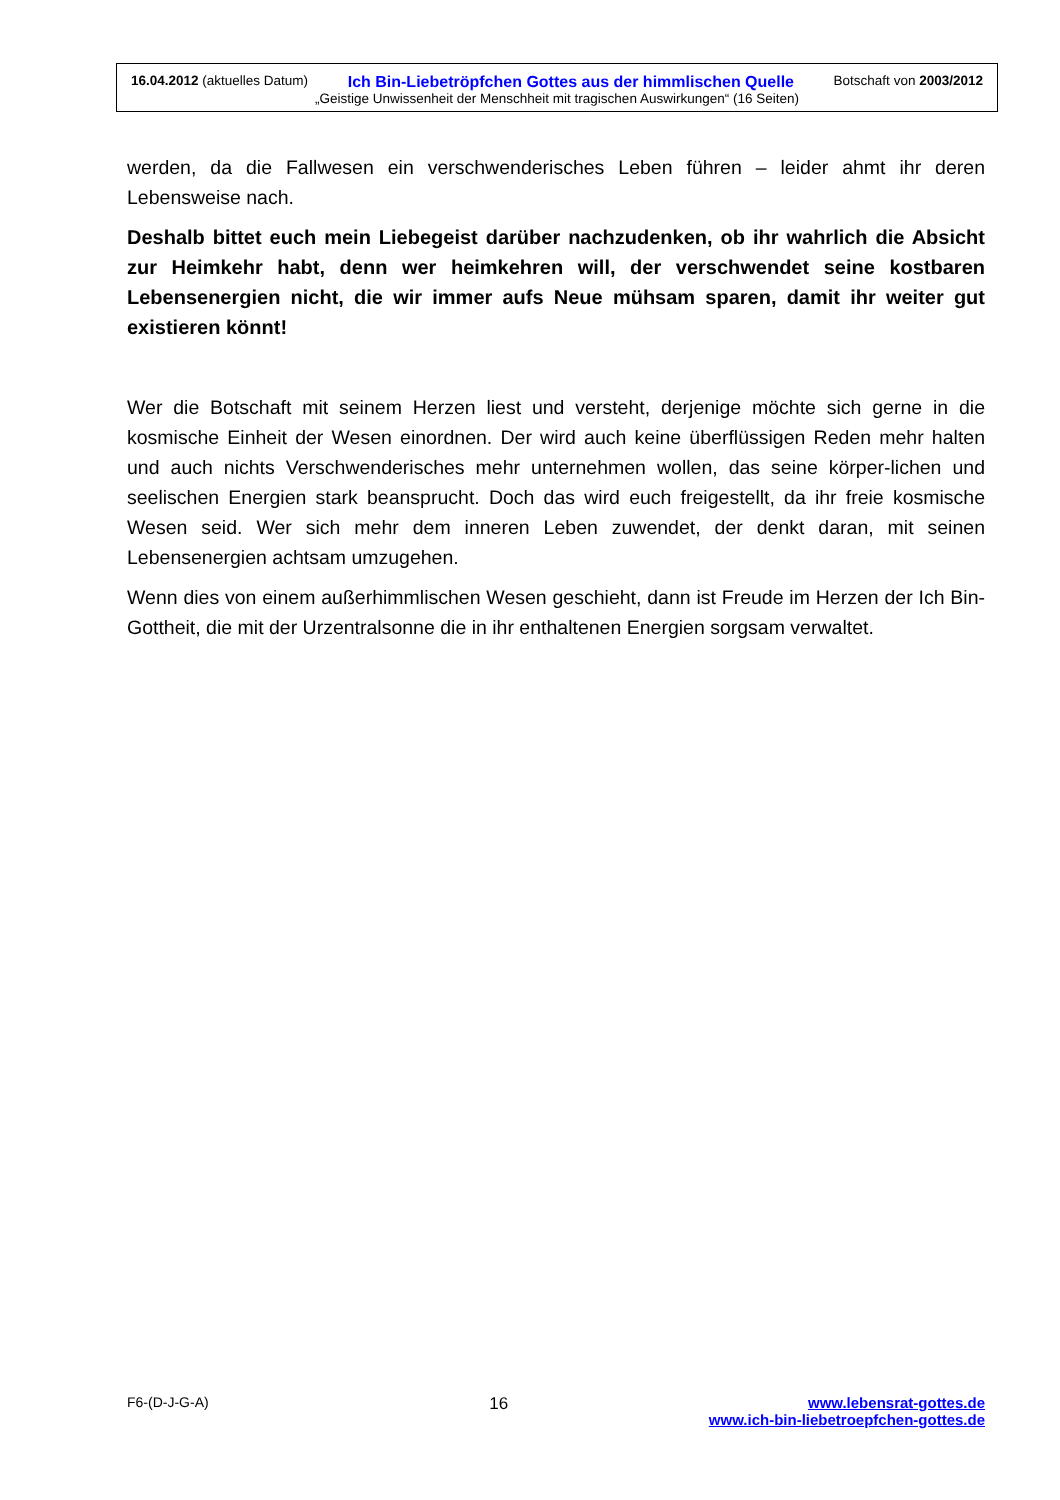16.04.2012 (aktuelles Datum) Ich Bin-Liebetröpfchen Gottes aus der himmlischen Quelle Botschaft von 2003/2012
„Geistige Unwissenheit der Menschheit mit tragischen Auswirkungen“ (16 Seiten)
werden, da die Fallwesen ein verschwenderisches Leben führen – leider ahmt ihr deren Lebensweise nach.
Deshalb bittet euch mein Liebegeist darüber nachzudenken, ob ihr wahrlich die Absicht zur Heimkehr habt, denn wer heimkehren will, der verschwendet seine kostbaren Lebensenergien nicht, die wir immer aufs Neue mühsam sparen, damit ihr weiter gut existieren könnt!
Wer die Botschaft mit seinem Herzen liest und versteht, derjenige möchte sich gerne in die kosmische Einheit der Wesen einordnen. Der wird auch keine überflüssigen Reden mehr halten und auch nichts Verschwenderisches mehr unternehmen wollen, das seine körper-lichen und seelischen Energien stark beansprucht. Doch das wird euch freigestellt, da ihr freie kosmische Wesen seid. Wer sich mehr dem inneren Leben zuwendet, der denkt daran, mit seinen Lebensenergien achtsam umzugehen.
Wenn dies von einem außerhimmlischen Wesen geschieht, dann ist Freude im Herzen der Ich Bin-Gottheit, die mit der Urzentralsonne die in ihr enthaltenen Energien sorgsam verwaltet.
F6-(D-J-G-A) 16 www.lebensrat-gottes.de
www.ich-bin-liebetroepfchen-gottes.de